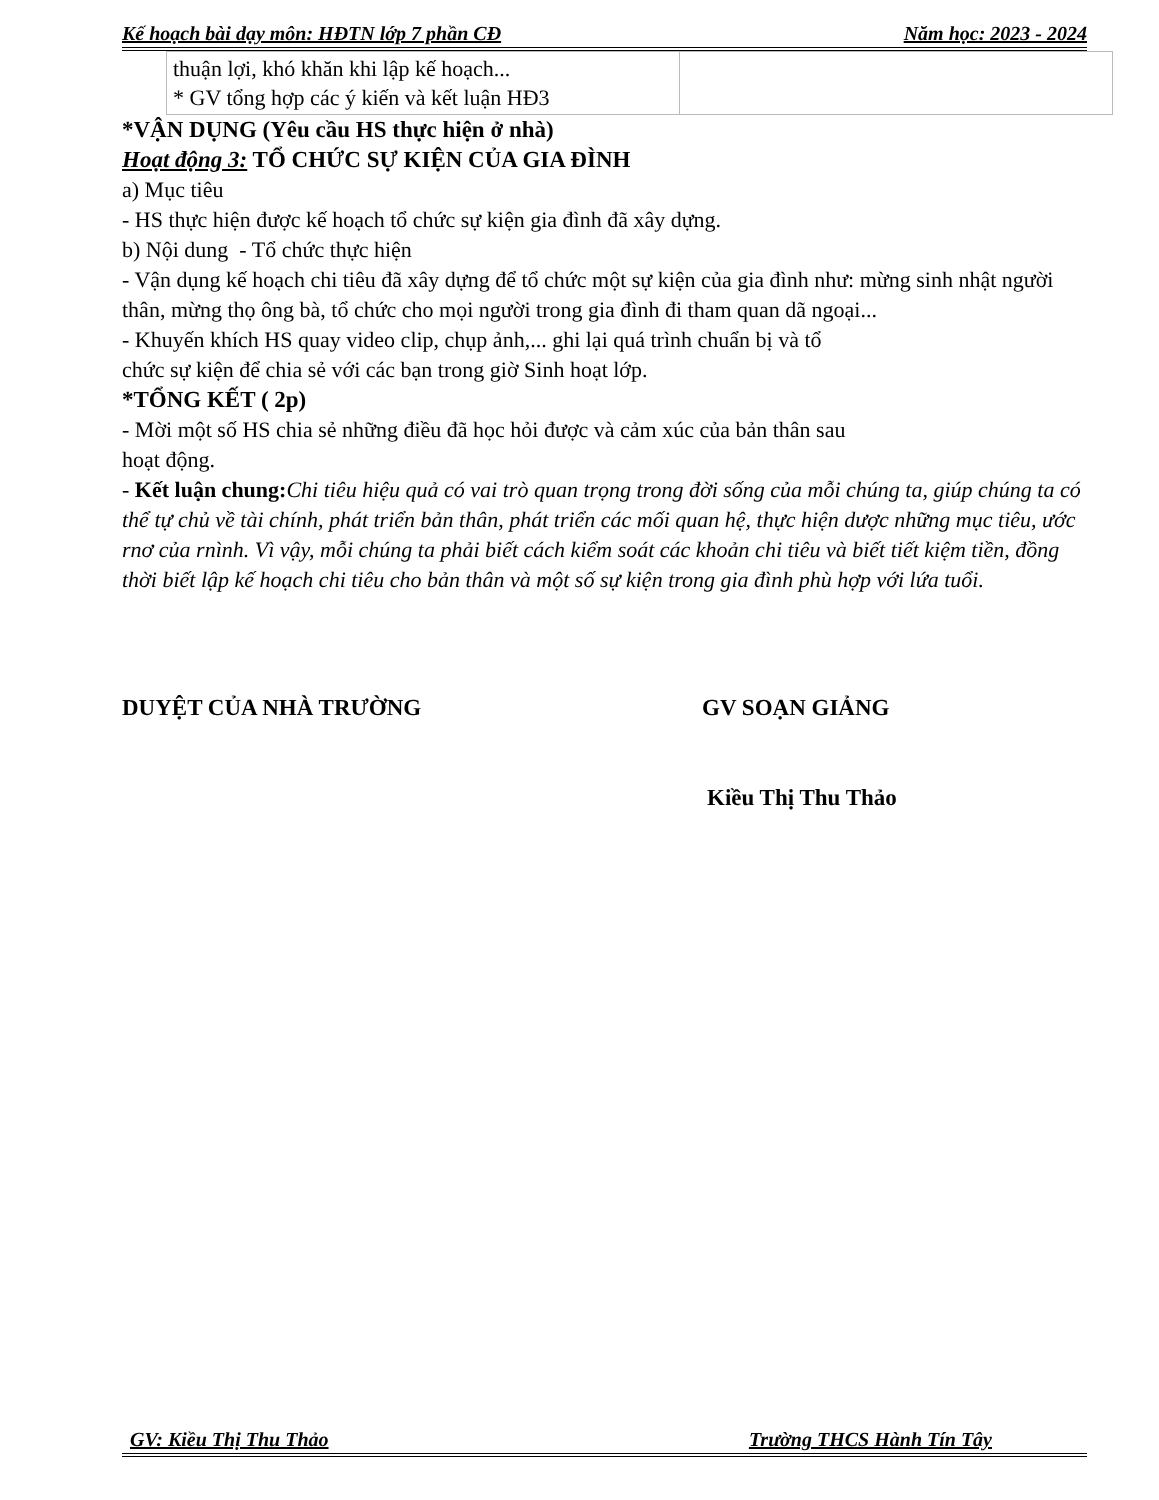Kế hoạch bài dạy môn: HĐTN lớp 7 phần CĐ Năm học: 2023 - 2024
| thuận lợi, khó khăn khi lập kế hoạch... * GV tổng hợp các ý kiến và kết luận HĐ3 | |
*VẬN DỤNG (Yêu cầu HS thực hiện ở nhà)
Hoạt động 3: TỔ CHỨC SỰ KIỆN CỦA GIA ĐÌNH
a) Mục tiêu
- HS thực hiện được kế hoạch tổ chức sự kiện gia đình đã xây dựng.
b) Nội dung - Tổ chức thực hiện
- Vận dụng kế hoạch chi tiêu đã xây dựng để tổ chức một sự kiện của gia đình như: mừng sinh nhật người thân, mừng thọ ông bà, tổ chức cho mọi người trong gia đình đi tham quan dã ngoại...
- Khuyến khích HS quay video clip, chụp ảnh,... ghi lại quá trình chuẩn bị và tổ
chức sự kiện để chia sẻ với các bạn trong giờ Sinh hoạt lớp.
*TỔNG KẾT ( 2p)
- Mời một số HS chia sẻ những điều đã học hỏi được và cảm xúc của bản thân sau
hoạt động.
- Kết luận chung: Chi tiêu hiệu quả có vai trò quan trọng trong đời sống của mỗi chúng ta, giúp chúng ta có thể tự chủ về tài chính, phát triển bản thân, phát triển các mối quan hệ, thực hiện dược những mục tiêu, ước rnơ của rnình. Vì vậy, mỗi chúng ta phải biết cách kiểm soát các khoản chi tiêu và biết tiết kiệm tiền, đồng thời biết lập kế hoạch chi tiêu cho bản thân và một số sự kiện trong gia đình phù hợp với lứa tuổi.
DUYỆT CỦA NHÀ TRƯỜNG GV SOẠN GIẢNG
Kiều Thị Thu Thảo
GV: Kiều Thị Thu Thảo Trường THCS Hành Tín Tây